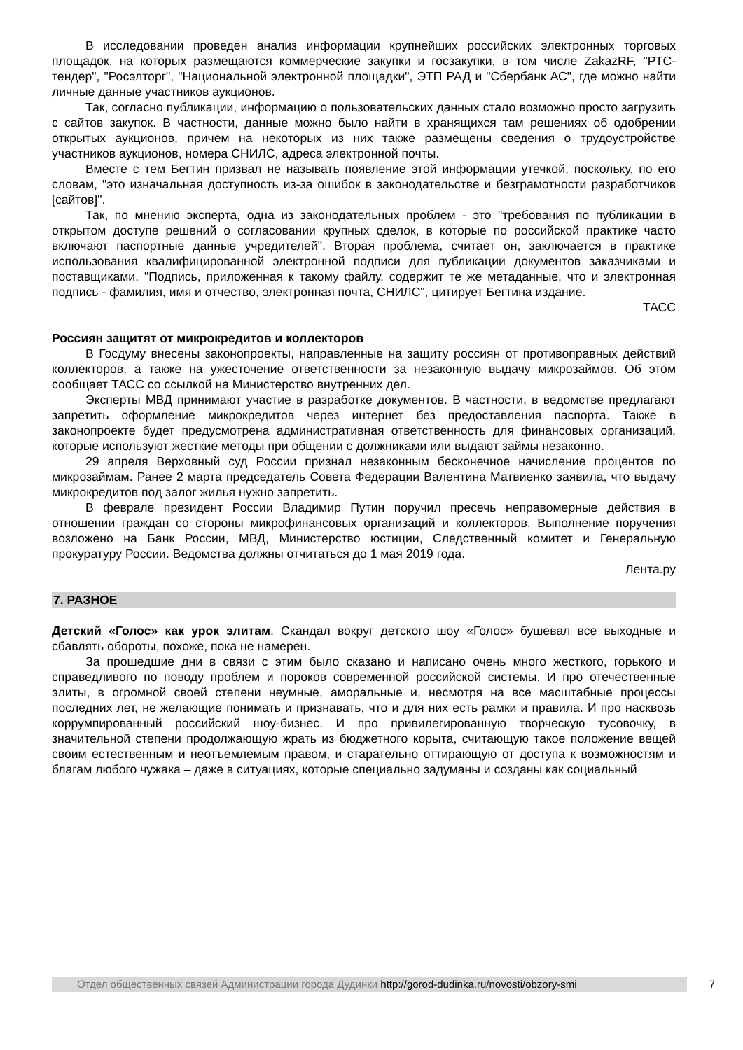В исследовании проведен анализ информации крупнейших российских электронных торговых площадок, на которых размещаются коммерческие закупки и госзакупки, в том числе ZakazRF, "РТС-тендер", "Росэлторг", "Национальной электронной площадки", ЭТП РАД и "Сбербанк АС", где можно найти личные данные участников аукционов.
Так, согласно публикации, информацию о пользовательских данных стало возможно просто загрузить с сайтов закупок. В частности, данные можно было найти в хранящихся там решениях об одобрении открытых аукционов, причем на некоторых из них также размещены сведения о трудоустройстве участников аукционов, номера СНИЛС, адреса электронной почты.
Вместе с тем Бегтин призвал не называть появление этой информации утечкой, поскольку, по его словам, "это изначальная доступность из-за ошибок в законодательстве и безграмотности разработчиков [сайтов]".
Так, по мнению эксперта, одна из законодательных проблем - это "требования по публикации в открытом доступе решений о согласовании крупных сделок, в которые по российской практике часто включают паспортные данные учредителей". Вторая проблема, считает он, заключается в практике использования квалифицированной электронной подписи для публикации документов заказчиками и поставщиками. "Подпись, приложенная к такому файлу, содержит те же метаданные, что и электронная подпись - фамилия, имя и отчество, электронная почта, СНИЛС", цитирует Бегтина издание.
ТАСС
Россиян защитят от микрокредитов и коллекторов
В Госдуму внесены законопроекты, направленные на защиту россиян от противоправных действий коллекторов, а также на ужесточение ответственности за незаконную выдачу микрозаймов. Об этом сообщает ТАСС со ссылкой на Министерство внутренних дел.
Эксперты МВД принимают участие в разработке документов. В частности, в ведомстве предлагают запретить оформление микрокредитов через интернет без предоставления паспорта. Также в законопроекте будет предусмотрена административная ответственность для финансовых организаций, которые используют жесткие методы при общении с должниками или выдают займы незаконно.
29 апреля Верховный суд России признал незаконным бесконечное начисление процентов по микрозаймам. Ранее 2 марта председатель Совета Федерации Валентина Матвиенко заявила, что выдачу микрокредитов под залог жилья нужно запретить.
В феврале президент России Владимир Путин поручил пресечь неправомерные действия в отношении граждан со стороны микрофинансовых организаций и коллекторов. Выполнение поручения возложено на Банк России, МВД, Министерство юстиции, Следственный комитет и Генеральную прокуратуру России. Ведомства должны отчитаться до 1 мая 2019 года.
Лента.ру
7. РАЗНОЕ
Детский «Голос» как урок элитам. Скандал вокруг детского шоу «Голос» бушевал все выходные и сбавлять обороты, похоже, пока не намерен.
За прошедшие дни в связи с этим было сказано и написано очень много жесткого, горького и справедливого по поводу проблем и пороков современной российской системы. И про отечественные элиты, в огромной своей степени неумные, аморальные и, несмотря на все масштабные процессы последних лет, не желающие понимать и признавать, что и для них есть рамки и правила. И про насквозь коррумпированный российский шоу-бизнес. И про привилегированную творческую тусовочку, в значительной степени продолжающую жрать из бюджетного корыта, считающую такое положение вещей своим естественным и неотъемлемым правом, и старательно оттирающую от доступа к возможностям и благам любого чужака – даже в ситуациях, которые специально задуманы и созданы как социальный
Отдел общественных связей Администрации города Дудинки http://gorod-dudinka.ru/novosti/obzory-smi
7